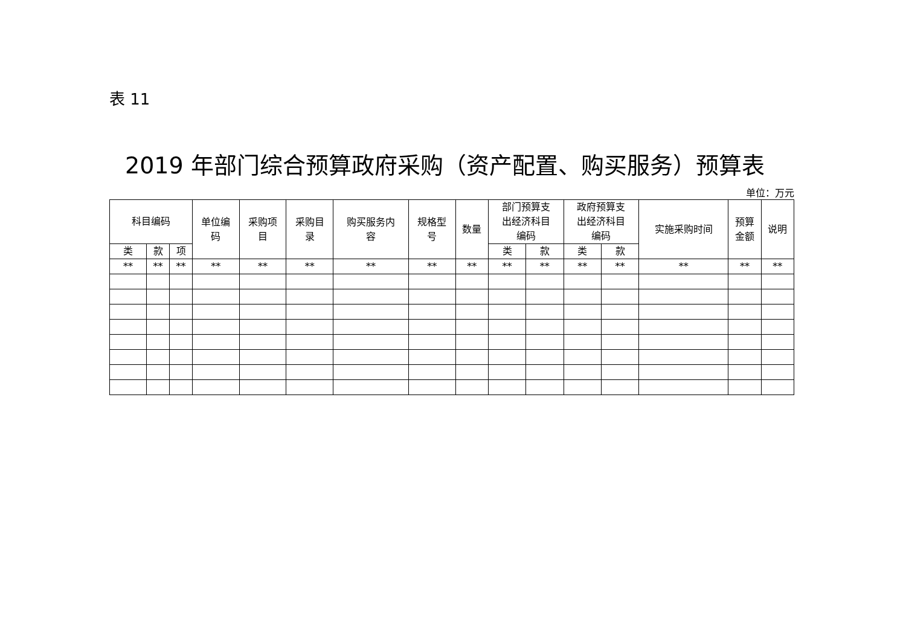表 11
2019 年部门综合预算政府采购（资产配置、购买服务）预算表
单位：万元
| 科目编码 | | | 单位编 码 | 采购项 目 | 采购目 录 | 购买服务内 容 | 规格型 号 | 数量 | 部门预算支 出经济科目 编码 | | 政府预算支 出经济科目 编码 | | 实施采购时间 | 预算 金额 | 说明 |
| --- | --- | --- | --- | --- | --- | --- | --- | --- | --- | --- | --- | --- | --- | --- | --- |
| 类 | 款 | 项 | | | | | | | 类 | 款 | 类 | 款 | | | |
| ** | ** | ** | ** | ** | ** | ** | ** | ** | ** | ** | ** | ** | ** | ** | ** |